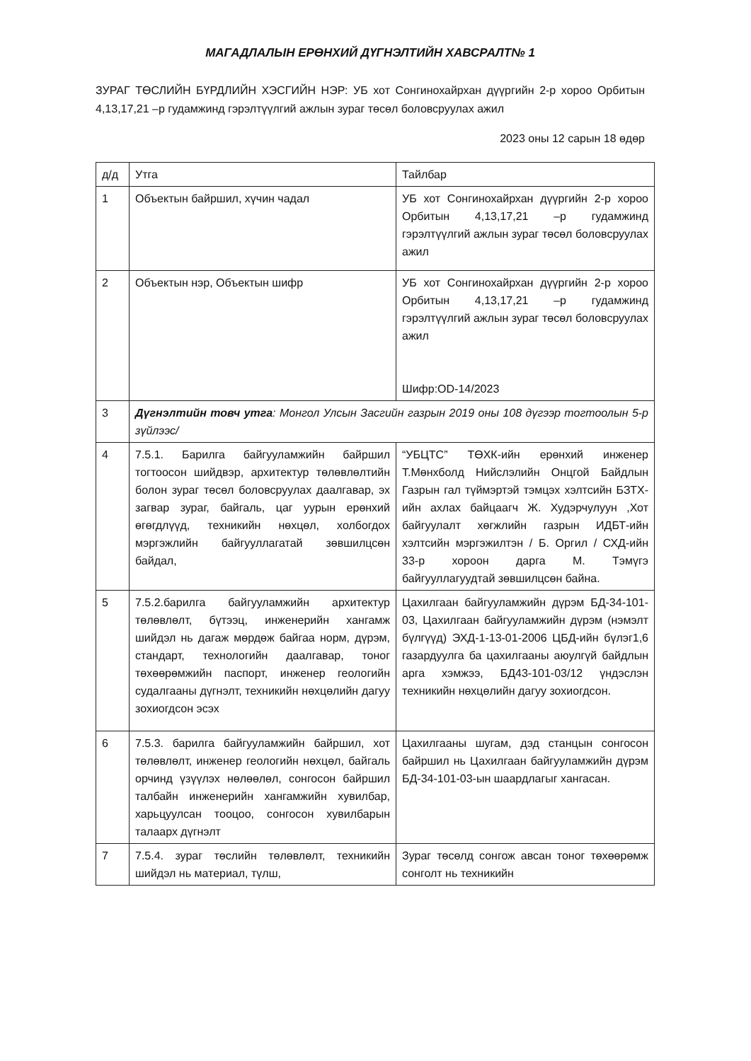МАГАДЛАЛЫН ЕРӨНХИЙ ДҮГНЭЛТИЙН ХАВСРАЛТ№ 1
ЗУРАГ ТӨСЛИЙН БҮРДЛИЙН ХЭСГИЙН НЭР: УБ хот Сонгинохайрхан дүүргийн 2-р хороо Орбитын 4,13,17,21 –р гудамжинд гэрэлтүүлгий ажлын зураг төсөл боловсруулах ажил
2023 оны 12 сарын 18 өдөр
| д/д | Утга | Тайлбар |
| 1 | Объектын байршил, хүчин чадал | УБ хот Сонгинохайрхан дүүргийн 2-р хороо Орбитын 4,13,17,21 –р гудамжинд гэрэлтүүлгий ажлын зураг төсөл боловсруулах ажил |
| 2 | Объектын нэр, Объектын шифр | УБ хот Сонгинохайрхан дүүргийн 2-р хороо Орбитын 4,13,17,21 –р гудамжинд гэрэлтүүлгий ажлын зураг төсөл боловсруулах ажил Шифр:OD-14/2023 |
| 3 | Дүгнэлтийн товч утга : Монгол Улсын Засгийн газрын 2019 оны 108 дүгээр тогтоолын 5-р зүйлээс/ | |
| 4 | 7.5.1. Барилга байгууламжийн байршил тогтоосон шийдвэр, архитектур төлөвлөлтийн болон зураг төсөл боловсруулах даалгавар, эх загвар зураг, байгаль, цаг уурын ерөнхий өгөгдлүүд, техникийн нөхцөл, холбогдох мэргэжлийн байгууллагатай зөвшилцсөн байдал, | “УБЦТС” ТӨХК-ийн ерөнхий инженер Т.Мөнхболд Нийслэлийн Онцгой Байдлын Газрын гал түймэртэй тэмцэх хэлтсийн БЗТХ-ийн ахлах байцаагч Ж. Худэрчулуун ,Хот байгуулалт хөгжлийн газрын ИДБТ-ийн хэлтсийн мэргэжилтэн / Б. Оргил / СХД-ийн 33-р хороон дарга М. Тэмүгэ байгууллагуудтай зөвшилцсөн байна. |
| 5 | 7.5.2.барилга байгууламжийн архитектур төлөвлөлт, бүтээц, инженерийн хангамж шийдэл нь дагаж мөрдөж байгаа норм, дүрэм, стандарт, технологийн даалгавар, тоног төхөөрөмжийн паспорт, инженер геологийн судалгааны дүгнэлт, техникийн нөхцөлийн дагуу зохиогдсон эсэх | Цахилгаан байгууламжийн дүрэм БД-34-101-03, Цахилгаан байгууламжийн дүрэм (нэмэлт бүлгүүд) ЭХД-1-13-01-2006 ЦБД-ийн бүлэг1,6 газардуулга ба цахилгааны аюулгүй байдлын арга хэмжээ, БД43-101-03/12 үндэслэн техникийн нөхцөлийн дагуу зохиогдсон. |
| 6 | 7.5.3. барилга байгууламжийн байршил, хот төлөвлөлт, инженер геологийн нөхцөл, байгаль орчинд үзүүлэх нөлөөлөл, сонгосон байршил талбайн инженерийн хангамжийн хувилбар, харьцуулсан тооцоо, сонгосон хувилбарын талаарх дүгнэлт | Цахилгааны шугам, дэд станцын сонгосон байршил нь Цахилгаан байгууламжийн дүрэм БД-34-101-03-ын шаардлагыг хангасан. |
| 7 | 7.5.4. зураг төслийн төлөвлөлт, техникийн шийдэл нь материал, түлш, | Зураг төсөлд сонгож авсан тоног төхөөрөмж сонголт нь техникийн |